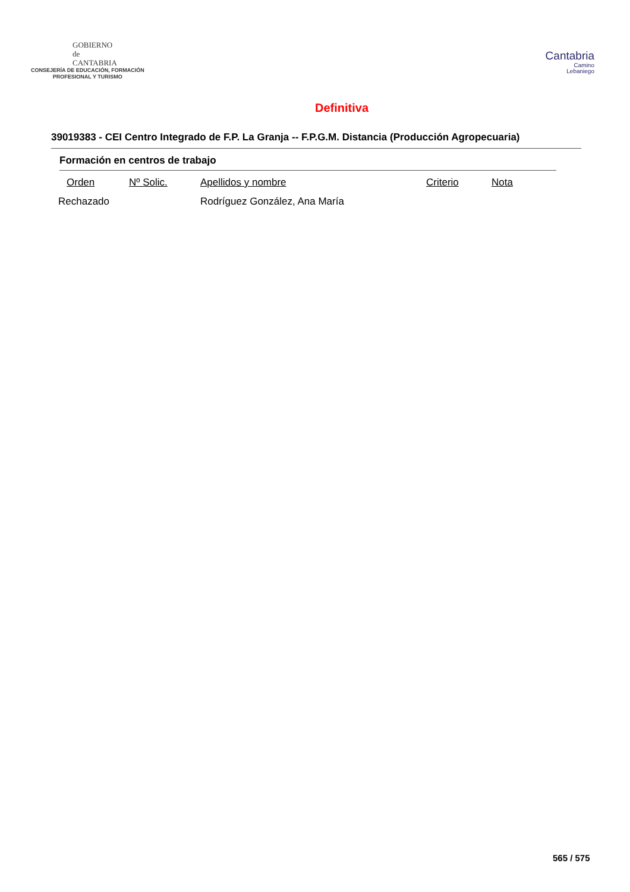GOBIERNO
de
CANTABRIA
CONSEJERÍA DE EDUCACIÓN, FORMACIÓN
PROFESIONAL Y TURISMO
Cantabria
Camino
Lebaniego
Definitiva
39019383 - CEI Centro Integrado de F.P. La Granja -- F.P.G.M. Distancia (Producción Agropecuaria)
Formación en centros de trabajo
| Orden | Nº Solic. | Apellidos y nombre | Criterio | Nota |
| --- | --- | --- | --- | --- |
| Rechazado | | Rodríguez González, Ana María | | |
565 / 575